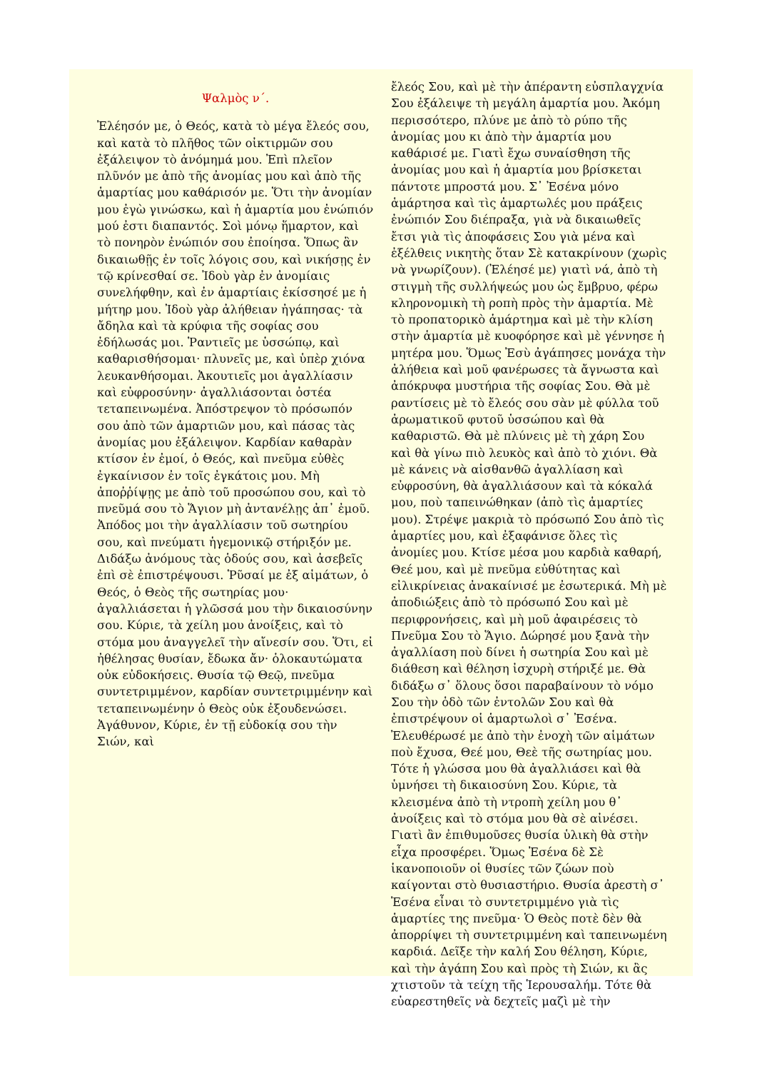Ψαλμὸς ν΄.
Ἐλέησόν με, ὁ Θεός, κατὰ τὸ μέγα ἔλεός σου, καὶ κατὰ τὸ πλῆθος τῶν οἰκτιρμῶν σου ἐξάλειψον τὸ ἀνόμημά μου. Ἐπὶ πλεῖον πλῦνόν με ἀπὸ τῆς ἀνομίας μου καὶ ἀπὸ τῆς ἁμαρτίας μου καθάρισόν με. Ὅτι τὴν ἀνομίαν μου ἐγὼ γινώσκω, καὶ ἡ ἁμαρτία μου ἐνώπιόν μού ἐστι διαπαντός. Σοὶ μόνῳ ἥμαρτον, καὶ τὸ πονηρὸν ἐνώπιόν σου ἐποίησα. Ὅπως ἂν δικαιωθῇς ἐν τοῖς λόγοις σου, καὶ νικήσῃς ἐν τῷ κρίνεσθαί σε. Ἰδοὺ γὰρ ἐν ἀνομίαις συνελήφθην, καὶ ἐν ἁμαρτίαις ἐκίσσησέ με ἡ μήτηρ μου. Ἰδοὺ γὰρ ἀλήθειαν ἠγάπησας· τὰ ἄδηλα καὶ τὰ κρύφια τῆς σοφίας σου ἐδήλωσάς μοι. Ῥαντιεῖς με ὑσσώπῳ, καὶ καθαρισθήσομαι· πλυνεῖς με, καὶ ὑπὲρ χιόνα λευκανθήσομαι. Ἀκουτιεῖς μοι ἀγαλλίασιν καὶ εὐφροσύνην· ἀγαλλιάσονται ὀστέα τεταπεινωμένα. Ἀπόστρεψον τὸ πρόσωπόν σου ἀπὸ τῶν ἁμαρτιῶν μου, καὶ πάσας τὰς ἀνομίας μου ἐξάλειψον. Καρδίαν καθαρὰν κτίσον ἐν ἐμοί, ὁ Θεός, καὶ πνεῦμα εὐθὲς ἐγκαίνισον ἐν τοῖς ἐγκάτοις μου. Μὴ ἀποῤῥίψῃς με ἀπὸ τοῦ προσώπου σου, καὶ τὸ πνεῦμά σου τὸ Ἅγιον μὴ ἀντανέλῃς ἀπ᾿ ἐμοῦ. Ἀπόδος μοι τὴν ἀγαλλίασιν τοῦ σωτηρίου σου, καὶ πνεύματι ἡγεμονικῷ στήριξόν με. Διδάξω ἀνόμους τὰς ὁδούς σου, καὶ ἀσεβεῖς ἐπὶ σὲ ἐπιστρέψουσι. Ῥῦσαί με ἐξ αἱμάτων, ὁ Θεός, ὁ Θεὸς τῆς σωτηρίας μου· ἀγαλλιάσεται ἡ γλῶσσά μου τὴν δικαιοσύνην σου. Κύριε, τὰ χείλη μου ἀνοίξεις, καὶ τὸ στόμα μου ἀναγγελεῖ τὴν αἴνεσίν σου. Ὅτι, εἰ ἠθέλησας θυσίαν, ἔδωκα ἄν· ὁλοκαυτώματα οὐκ εὐδοκήσεις. Θυσία τῷ Θεῷ, πνεῦμα συντετριμμένον, καρδίαν συντετριμμένην καὶ τεταπεινωμένην ὁ Θεὸς οὐκ ἐξουδενώσει. Ἀγάθυνον, Κύριε, ἐν τῇ εὐδοκίᾳ σου τὴν Σιών, καὶ
ἔλεός Σου, καὶ μὲ τὴν ἀπέραντη εὐσπλαγχνία Σου ἐξάλειψε τὴ μεγάλη ἁμαρτία μου. Ἀκόμη περισσότερο, πλύνε με ἀπὸ τὸ ρύπο τῆς ἀνομίας μου κι ἀπὸ τὴν ἁμαρτία μου καθάρισέ με. Γιατὶ ἔχω συναίσθηση τῆς ἀνομίας μου καὶ ἡ ἁμαρτία μου βρίσκεται πάντοτε μπροστά μου. Σ᾿ Ἐσένα μόνο ἁμάρτησα καὶ τὶς ἁμαρτωλές μου πράξεις ἐνώπιόν Σου διέπραξα, γιὰ νὰ δικαιωθεῖς ἔτσι γιὰ τὶς ἀποφάσεις Σου γιὰ μένα καὶ ἐξέλθεις νικητὴς ὅταν Σὲ κατακρίνουν (χωρὶς νὰ γνωρίζουν). (Ἐλέησέ με) γιατὶ νά, ἀπὸ τὴ στιγμὴ τῆς συλλήψεώς μου ὡς ἔμβρυο, φέρω κληρονομικὴ τὴ ροπὴ πρὸς τὴν ἁμαρτία. Μὲ τὸ προπατορικὸ ἁμάρτημα καὶ μὲ τὴν κλίση στὴν ἁμαρτία μὲ κυοφόρησε καὶ μὲ γέννησε ἡ μητέρα μου. Ὅμως Ἐσὺ ἀγάπησες μονάχα τὴν ἀλήθεια καὶ μοῦ φανέρωσες τὰ ἄγνωστα καὶ ἀπόκρυφα μυστήρια τῆς σοφίας Σου. Θὰ μὲ ραντίσεις μὲ τὸ ἔλεός σου σὰν μὲ φύλλα τοῦ ἀρωματικοῦ φυτοῦ ὑσσώπου καὶ θὰ καθαριστῶ. Θὰ μὲ πλύνεις μὲ τὴ χάρη Σου καὶ θὰ γίνω πιὸ λευκὸς καὶ ἀπὸ τὸ χιόνι. Θὰ μὲ κάνεις νὰ αἰσθανθῶ ἀγαλλίαση καὶ εὐφροσύνη, θὰ ἀγαλλιάσουν καὶ τὰ κόκαλά μου, ποὺ ταπεινώθηκαν (ἀπὸ τὶς ἁμαρτίες μου). Στρέψε μακριὰ τὸ πρόσωπό Σου ἀπὸ τὶς ἁμαρτίες μου, καὶ ἐξαφάνισε ὅλες τὶς ἀνομίες μου. Κτίσε μέσα μου καρδιὰ καθαρή, Θεέ μου, καὶ μὲ πνεῦμα εὐθύτητας καὶ εἰλικρίνειας ἀνακαίνισέ με ἐσωτερικά. Μὴ μὲ ἀποδιώξεις ἀπὸ τὸ πρόσωπό Σου καὶ μὲ περιφρονήσεις, καὶ μὴ μοῦ ἀφαιρέσεις τὸ Πνεῦμα Σου τὸ Ἅγιο. Δώρησέ μου ξανὰ τὴν ἀγαλλίαση ποὺ δίνει ἡ σωτηρία Σου καὶ μὲ διάθεση καὶ θέληση ἰσχυρὴ στήριξέ με. Θὰ διδάξω σ᾿ ὅλους ὅσοι παραβαίνουν τὸ νόμο Σου τὴν ὁδὸ τῶν ἐντολῶν Σου καὶ θὰ ἐπιστρέψουν οἱ ἁμαρτωλοὶ σ᾿ Ἐσένα. Ἐλευθέρωσέ με ἀπὸ τὴν ἐνοχὴ τῶν αἱμάτων ποὺ ἔχυσα, Θεέ μου, Θεὲ τῆς σωτηρίας μου. Τότε ἡ γλώσσα μου θὰ ἀγαλλιάσει καὶ θὰ ὑμνήσει τὴ δικαιοσύνη Σου. Κύριε, τὰ κλεισμένα ἀπὸ τὴ ντροπὴ χείλη μου θ᾿ ἀνοίξεις καὶ τὸ στόμα μου θὰ σὲ αἰνέσει. Γιατὶ ἂν ἐπιθυμοῦσες θυσία ὑλικὴ θὰ στὴν εἶχα προσφέρει. Ὅμως Ἐσένα δὲ Σὲ ἱκανοποιοῦν οἱ θυσίες τῶν ζώων ποὺ καίγονται στὸ θυσιαστήριο. Θυσία ἀρεστὴ σ᾿ Ἐσένα εἶναι τὸ συντετριμμένο γιὰ τὶς ἁμαρτίες της πνεῦμα· Ὁ Θεὸς ποτὲ δὲν θὰ ἀπορρίψει τὴ συντετριμμένη καὶ ταπεινωμένη καρδιά. Δεῖξε τὴν καλή Σου θέληση, Κύριε, καὶ τὴν ἀγάπη Σου καὶ πρὸς τὴ Σιών, κι ἂς χτιστοῦν τὰ τείχη τῆς Ἱερουσαλήμ. Τότε θὰ εὐαρεστηθεῖς νὰ δεχτεῖς μαζὶ μὲ τὴν